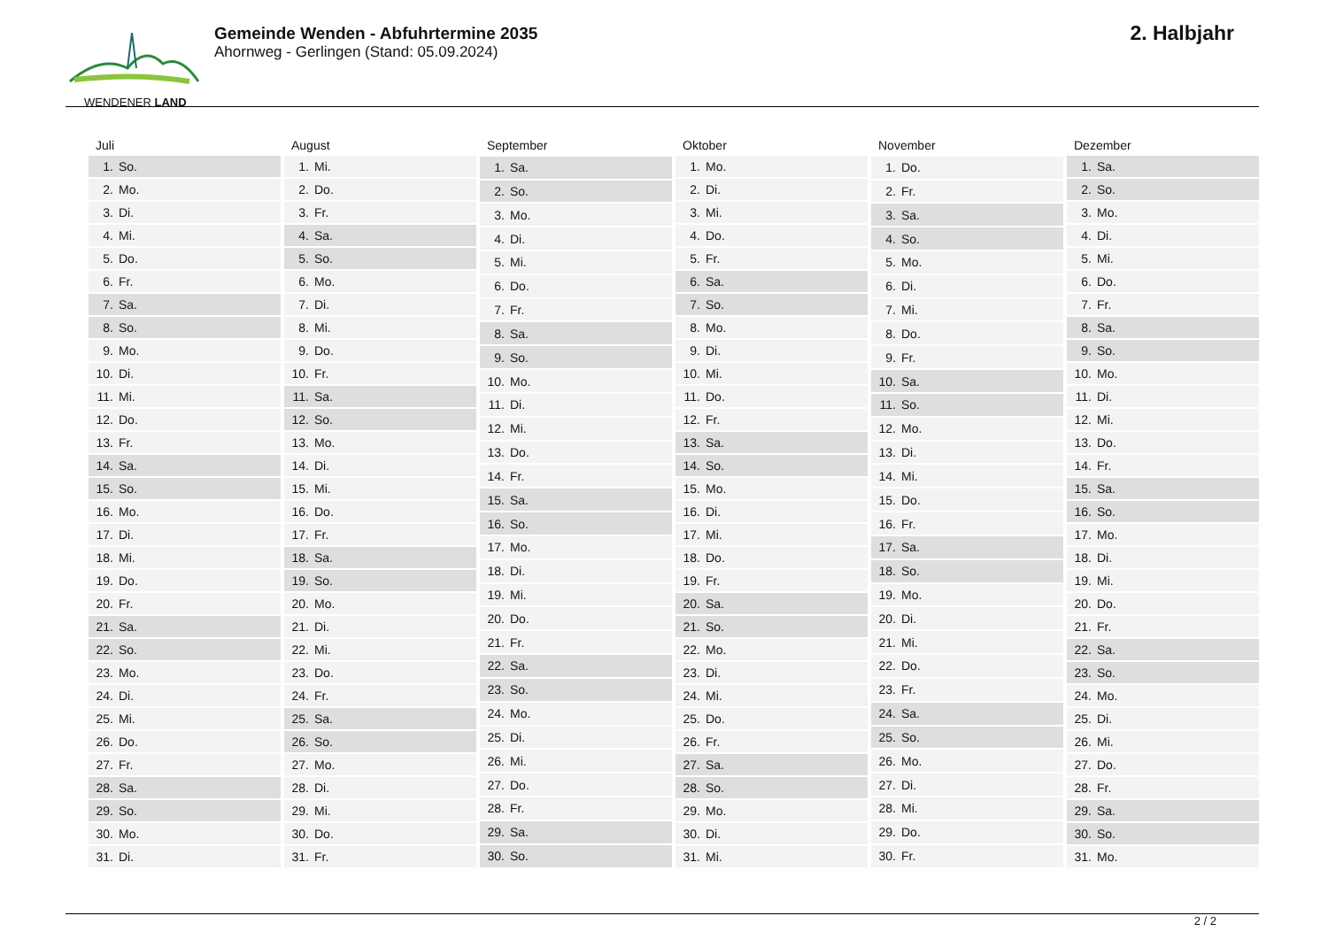WENDENER LAND
Gemeinde Wenden - Abfuhrtermine 2035
Ahornweg - Gerlingen (Stand: 05.09.2024)
2. Halbjahr
| Juli | |
| --- | --- |
| 1. | So. |
| 2. | Mo. |
| 3. | Di. |
| 4. | Mi. |
| 5. | Do. |
| 6. | Fr. |
| 7. | Sa. |
| 8. | So. |
| 9. | Mo. |
| 10. | Di. |
| 11. | Mi. |
| 12. | Do. |
| 13. | Fr. |
| 14. | Sa. |
| 15. | So. |
| 16. | Mo. |
| 17. | Di. |
| 18. | Mi. |
| 19. | Do. |
| 20. | Fr. |
| 21. | Sa. |
| 22. | So. |
| 23. | Mo. |
| 24. | Di. |
| 25. | Mi. |
| 26. | Do. |
| 27. | Fr. |
| 28. | Sa. |
| 29. | So. |
| 30. | Mo. |
| 31. | Di. |
| August | |
| --- | --- |
| 1. | Mi. |
| 2. | Do. |
| 3. | Fr. |
| 4. | Sa. |
| 5. | So. |
| 6. | Mo. |
| 7. | Di. |
| 8. | Mi. |
| 9. | Do. |
| 10. | Fr. |
| 11. | Sa. |
| 12. | So. |
| 13. | Mo. |
| 14. | Di. |
| 15. | Mi. |
| 16. | Do. |
| 17. | Fr. |
| 18. | Sa. |
| 19. | So. |
| 20. | Mo. |
| 21. | Di. |
| 22. | Mi. |
| 23. | Do. |
| 24. | Fr. |
| 25. | Sa. |
| 26. | So. |
| 27. | Mo. |
| 28. | Di. |
| 29. | Mi. |
| 30. | Do. |
| 31. | Fr. |
| September | |
| --- | --- |
| 1. | Sa. |
| 2. | So. |
| 3. | Mo. |
| 4. | Di. |
| 5. | Mi. |
| 6. | Do. |
| 7. | Fr. |
| 8. | Sa. |
| 9. | So. |
| 10. | Mo. |
| 11. | Di. |
| 12. | Mi. |
| 13. | Do. |
| 14. | Fr. |
| 15. | Sa. |
| 16. | So. |
| 17. | Mo. |
| 18. | Di. |
| 19. | Mi. |
| 20. | Do. |
| 21. | Fr. |
| 22. | Sa. |
| 23. | So. |
| 24. | Mo. |
| 25. | Di. |
| 26. | Mi. |
| 27. | Do. |
| 28. | Fr. |
| 29. | Sa. |
| 30. | So. |
| Oktober | |
| --- | --- |
| 1. | Mo. |
| 2. | Di. |
| 3. | Mi. |
| 4. | Do. |
| 5. | Fr. |
| 6. | Sa. |
| 7. | So. |
| 8. | Mo. |
| 9. | Di. |
| 10. | Mi. |
| 11. | Do. |
| 12. | Fr. |
| 13. | Sa. |
| 14. | So. |
| 15. | Mo. |
| 16. | Di. |
| 17. | Mi. |
| 18. | Do. |
| 19. | Fr. |
| 20. | Sa. |
| 21. | So. |
| 22. | Mo. |
| 23. | Di. |
| 24. | Mi. |
| 25. | Do. |
| 26. | Fr. |
| 27. | Sa. |
| 28. | So. |
| 29. | Mo. |
| 30. | Di. |
| 31. | Mi. |
| November | |
| --- | --- |
| 1. | Do. |
| 2. | Fr. |
| 3. | Sa. |
| 4. | So. |
| 5. | Mo. |
| 6. | Di. |
| 7. | Mi. |
| 8. | Do. |
| 9. | Fr. |
| 10. | Sa. |
| 11. | So. |
| 12. | Mo. |
| 13. | Di. |
| 14. | Mi. |
| 15. | Do. |
| 16. | Fr. |
| 17. | Sa. |
| 18. | So. |
| 19. | Mo. |
| 20. | Di. |
| 21. | Mi. |
| 22. | Do. |
| 23. | Fr. |
| 24. | Sa. |
| 25. | So. |
| 26. | Mo. |
| 27. | Di. |
| 28. | Mi. |
| 29. | Do. |
| 30. | Fr. |
| Dezember | |
| --- | --- |
| 1. | Sa. |
| 2. | So. |
| 3. | Mo. |
| 4. | Di. |
| 5. | Mi. |
| 6. | Do. |
| 7. | Fr. |
| 8. | Sa. |
| 9. | So. |
| 10. | Mo. |
| 11. | Di. |
| 12. | Mi. |
| 13. | Do. |
| 14. | Fr. |
| 15. | Sa. |
| 16. | So. |
| 17. | Mo. |
| 18. | Di. |
| 19. | Mi. |
| 20. | Do. |
| 21. | Fr. |
| 22. | Sa. |
| 23. | So. |
| 24. | Mo. |
| 25. | Di. |
| 26. | Mi. |
| 27. | Do. |
| 28. | Fr. |
| 29. | Sa. |
| 30. | So. |
| 31. | Mo. |
2 / 2